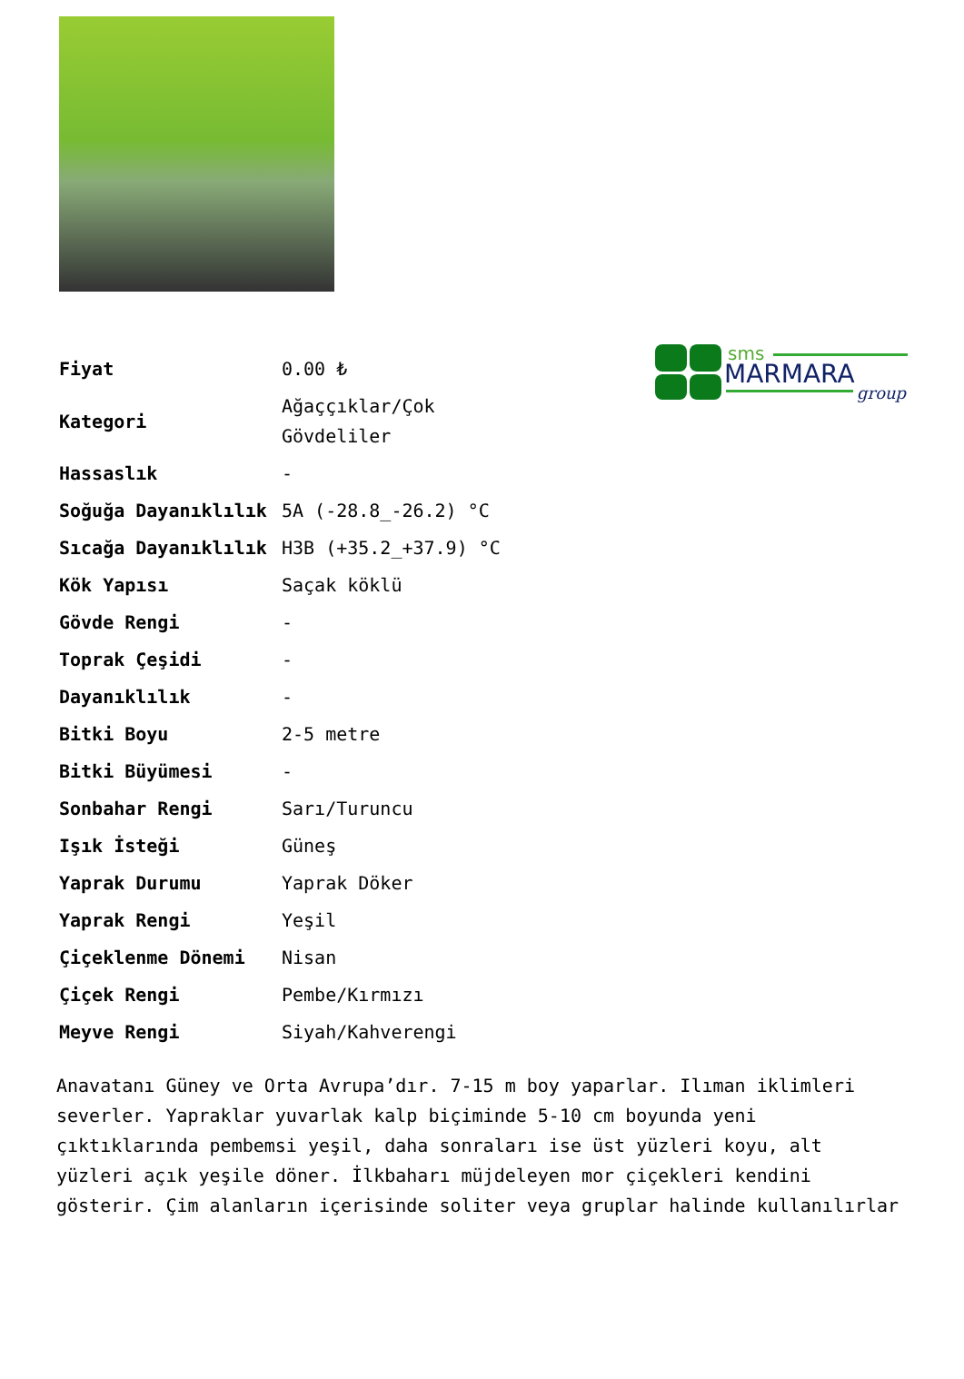| Fiyat | 0.00 ₺ |
| Kategori | Ağaççıklar/Çok Gövdeliler |
| Hassaslık | - |
| Soğuğa Dayanıklılık | 5A (-28.8_-26.2) °C |
| Sıcağa Dayanıklılık | H3B (+35.2_+37.9) °C |
| Kök Yapısı | Saçak köklü |
| Gövde Rengi | - |
| Toprak Çeşidi | - |
| Dayanıklılık | - |
| Bitki Boyu | 2-5 metre |
| Bitki Büyümesi | - |
| Sonbahar Rengi | Sarı/Turuncu |
| Işık İsteği | Güneş |
| Yaprak Durumu | Yaprak Döker |
| Yaprak Rengi | Yeşil |
| Çiçeklenme Dönemi | Nisan |
| Çiçek Rengi | Pembe/Kırmızı |
| Meyve Rengi | Siyah/Kahverengi |
sms
MARMARA
group
Anavatanı Güney ve Orta Avrupa’dır. 7-15 m boy yaparlar. Ilıman iklimleri severler. Yapraklar yuvarlak kalp biçiminde 5-10 cm boyunda yeni çıktıklarında pembemsi yeşil, daha sonraları ise üst yüzleri koyu, alt yüzleri açık yeşile döner. İlkbaharı müjdeleyen mor çiçekleri kendini gösterir. Çim alanların içerisinde soliter veya gruplar halinde kullanılırlar